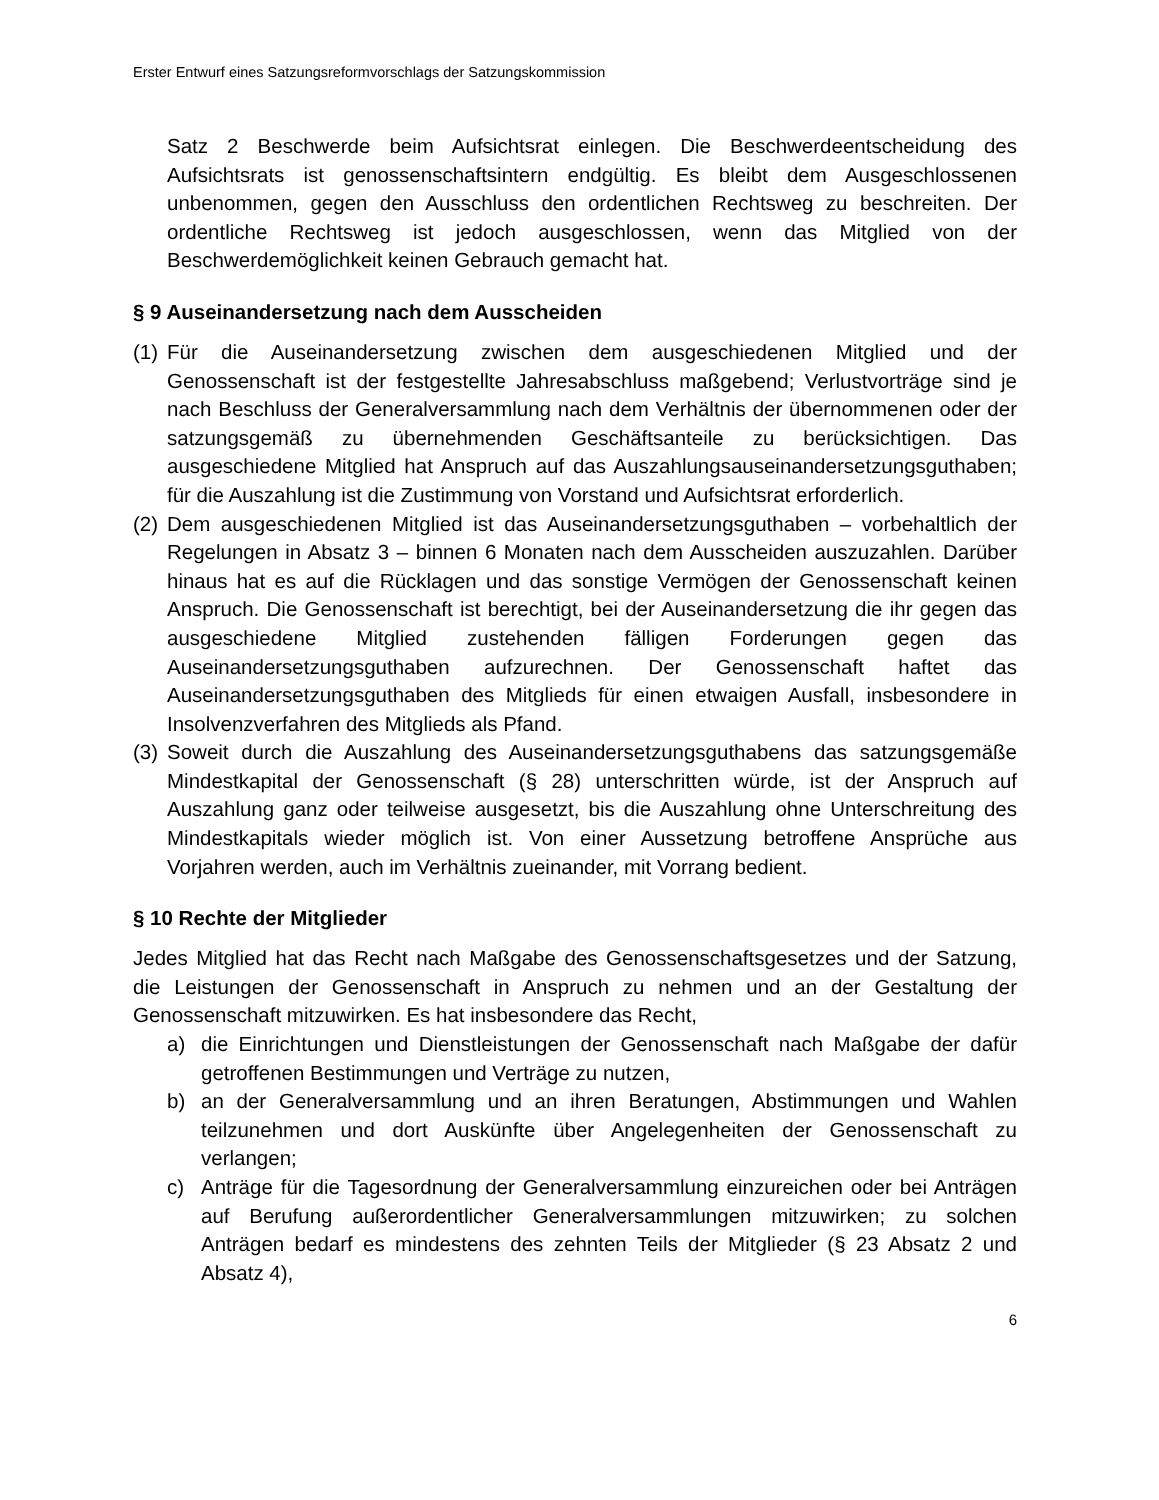Erster Entwurf eines Satzungsreformvorschlags der Satzungskommission
Satz 2 Beschwerde beim Aufsichtsrat einlegen. Die Beschwerdeentscheidung des Aufsichtsrats ist genossenschaftsintern endgültig. Es bleibt dem Ausgeschlossenen unbenommen, gegen den Ausschluss den ordentlichen Rechtsweg zu beschreiten. Der ordentliche Rechtsweg ist jedoch ausgeschlossen, wenn das Mitglied von der Beschwerdemöglichkeit keinen Gebrauch gemacht hat.
§ 9 Auseinandersetzung nach dem Ausscheiden
(1)
Für die Auseinandersetzung zwischen dem ausgeschiedenen Mitglied und der Genossenschaft ist der festgestellte Jahresabschluss maßgebend; Verlustvorträge sind je nach Beschluss der Generalversammlung nach dem Verhältnis der übernommenen oder der satzungsgemäß zu übernehmenden Geschäftsanteile zu berücksichtigen. Das ausgeschiedene Mitglied hat Anspruch auf das Auszahlungsauseinandersetzungsguthaben; für die Auszahlung ist die Zustimmung von Vorstand und Aufsichtsrat erforderlich.
(2)
Dem ausgeschiedenen Mitglied ist das Auseinandersetzungsguthaben – vorbehaltlich der Regelungen in Absatz 3 – binnen 6 Monaten nach dem Ausscheiden auszuzahlen. Darüber hinaus hat es auf die Rücklagen und das sonstige Vermögen der Genossenschaft keinen Anspruch. Die Genossenschaft ist berechtigt, bei der Auseinandersetzung die ihr gegen das ausgeschiedene Mitglied zustehenden fälligen Forderungen gegen das Auseinandersetzungsguthaben aufzurechnen. Der Genossenschaft haftet das Auseinandersetzungsguthaben des Mitglieds für einen etwaigen Ausfall, insbesondere in Insolvenzverfahren des Mitglieds als Pfand.
(3)
Soweit durch die Auszahlung des Auseinandersetzungsguthabens das satzungsgemäße Mindestkapital der Genossenschaft (§ 28) unterschritten würde, ist der Anspruch auf Auszahlung ganz oder teilweise ausgesetzt, bis die Auszahlung ohne Unterschreitung des Mindestkapitals wieder möglich ist. Von einer Aussetzung betroffene Ansprüche aus Vorjahren werden, auch im Verhältnis zueinander, mit Vorrang bedient.
§ 10 Rechte der Mitglieder
Jedes Mitglied hat das Recht nach Maßgabe des Genossenschaftsgesetzes und der Satzung, die Leistungen der Genossenschaft in Anspruch zu nehmen und an der Gestaltung der Genossenschaft mitzuwirken. Es hat insbesondere das Recht,
a) die Einrichtungen und Dienstleistungen der Genossenschaft nach Maßgabe der dafür getroffenen Bestimmungen und Verträge zu nutzen,
b) an der Generalversammlung und an ihren Beratungen, Abstimmungen und Wahlen teilzunehmen und dort Auskünfte über Angelegenheiten der Genossenschaft zu verlangen;
c) Anträge für die Tagesordnung der Generalversammlung einzureichen oder bei Anträgen auf Berufung außerordentlicher Generalversammlungen mitzuwirken; zu solchen Anträgen bedarf es mindestens des zehnten Teils der Mitglieder (§ 23 Absatz 2 und Absatz 4),
6